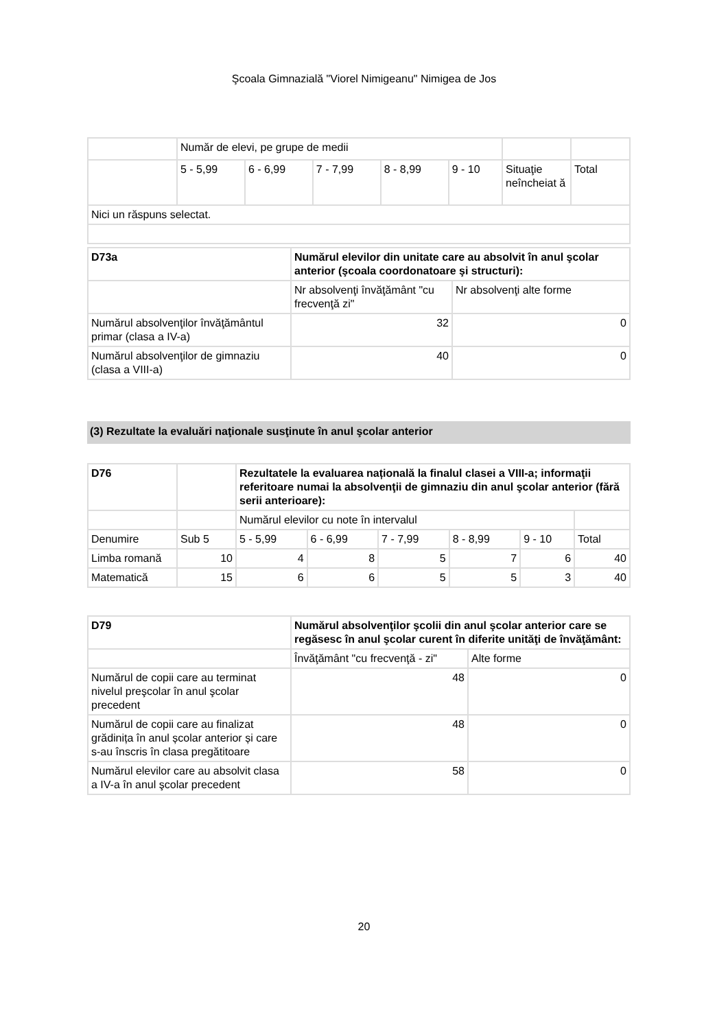Şcoala Gimnazială "Viorel Nimigeanu" Nimigea de Jos
| | Număr de elevi, pe grupe de medii | | | | | | |
| | 5 - 5,99 | 6 - 6,99 | 7 - 7,99 | 8 - 8,99 | 9 - 10 | Situaţie neîncheiat ă | Total |
| Nici un răspuns selectat. | | | | | | | |
| D73a | Numărul elevilor din unitate care au absolvit în anul şcolar anterior (şcoala coordonatoare şi structuri): | |
| --- | --- | --- |
| | Nr absolvenţi învăţământ "cu frecvenţă zi" | Nr absolvenţi alte forme |
| Numărul absolvenţilor învăţământul primar (clasa a IV-a) | 32 | 0 |
| Numărul absolvenţilor de gimnaziu (clasa a VIII-a) | 40 | 0 |
(3) Rezultate la evaluări naţionale susţinute în anul şcolar anterior
| D76 | | Rezultatele la evaluarea națională la finalul clasei a VIII-a; informaţii referitoare numai la absolvenţii de gimnaziu din anul şcolar anterior (fără serii anterioare): | | | | | |
| --- | --- | --- | --- | --- | --- | --- | --- |
| | | Numărul elevilor cu note în intervalul | | | | | |
| Denumire | Sub 5 | 5 - 5,99 | 6 - 6,99 | 7 - 7,99 | 8 - 8,99 | 9 - 10 | Total |
| Limba romană | 10 | 4 | 8 | 5 | 7 | 6 | 40 |
| Matematică | 15 | 6 | 6 | 5 | 5 | 3 | 40 |
| D79 | Numărul absolvenţilor şcolii din anul şcolar anterior care se regăsesc în anul şcolar curent în diferite unităţi de învăţământ: | |
| --- | --- | --- |
| | Învăţământ "cu frecvenţă - zi" | Alte forme |
| Numărul de copii care au terminat nivelul preşcolar în anul şcolar precedent | 48 | 0 |
| Numărul de copii care au finalizat grădinița în anul școlar anterior și care s-au înscris în clasa pregătitoare | 48 | 0 |
| Numărul elevilor care au absolvit clasa a IV-a în anul şcolar precedent | 58 | 0 |
20